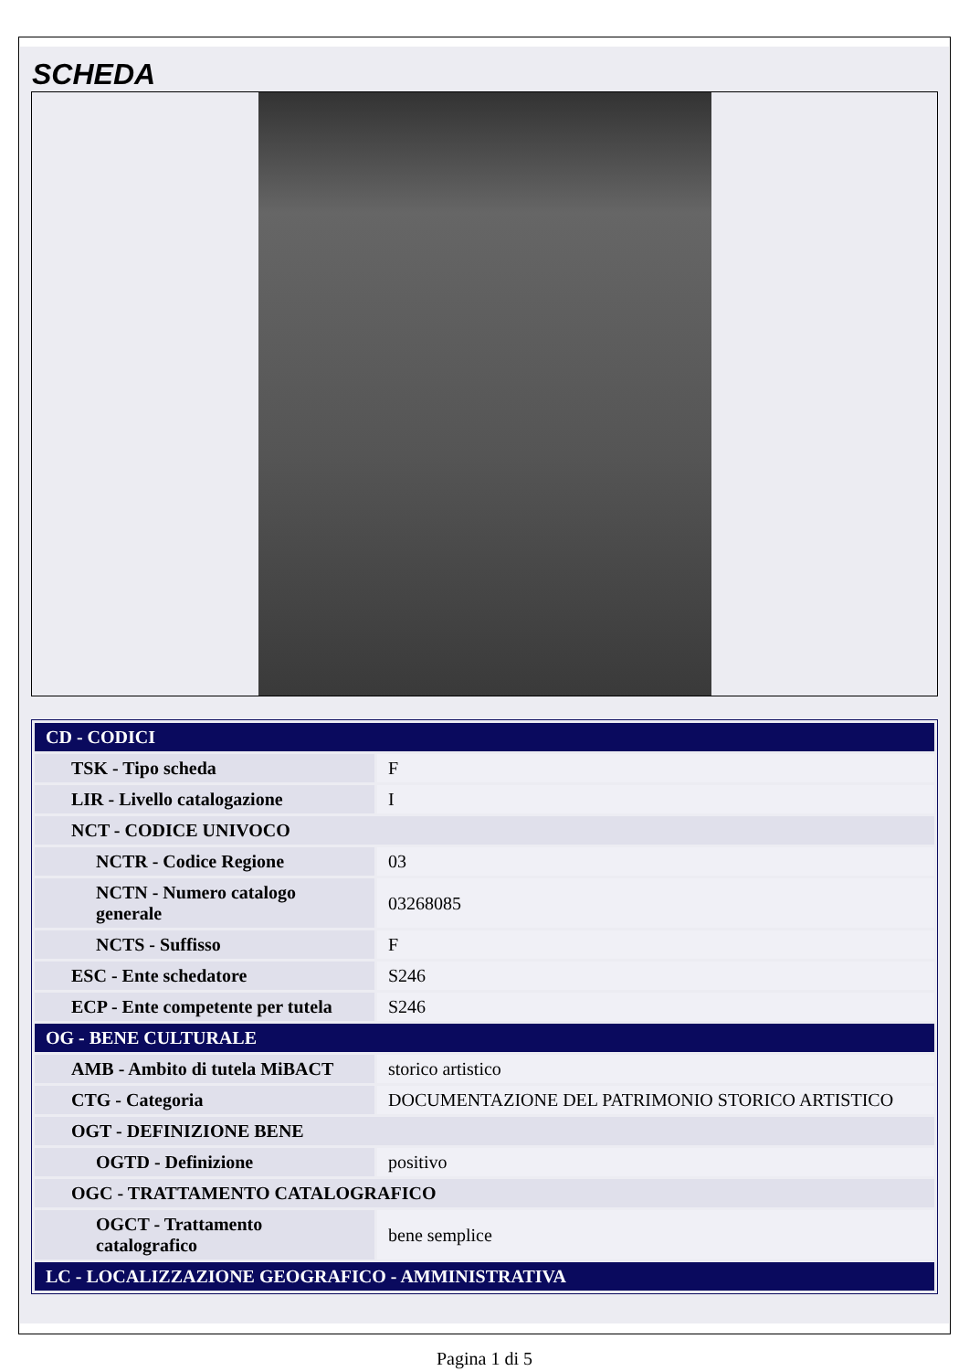SCHEDA
| CD - CODICI | |
| --- | --- |
| TSK - Tipo scheda | F |
| LIR - Livello catalogazione | I |
| NCT - CODICE UNIVOCO | |
| NCTR - Codice Regione | 03 |
| NCTN - Numero catalogo generale | 03268085 |
| NCTS - Suffisso | F |
| ESC - Ente schedatore | S246 |
| ECP - Ente competente per tutela | S246 |
| OG - BENE CULTURALE | |
| AMB - Ambito di tutela MiBACT | storico artistico |
| CTG - Categoria | DOCUMENTAZIONE DEL PATRIMONIO STORICO ARTISTICO |
| OGT - DEFINIZIONE BENE | |
| OGTD - Definizione | positivo |
| OGC - TRATTAMENTO CATALOGRAFICO | |
| OGCT - Trattamento catalografico | bene semplice |
| LC - LOCALIZZAZIONE GEOGRAFICO - AMMINISTRATIVA | |
Pagina 1 di 5